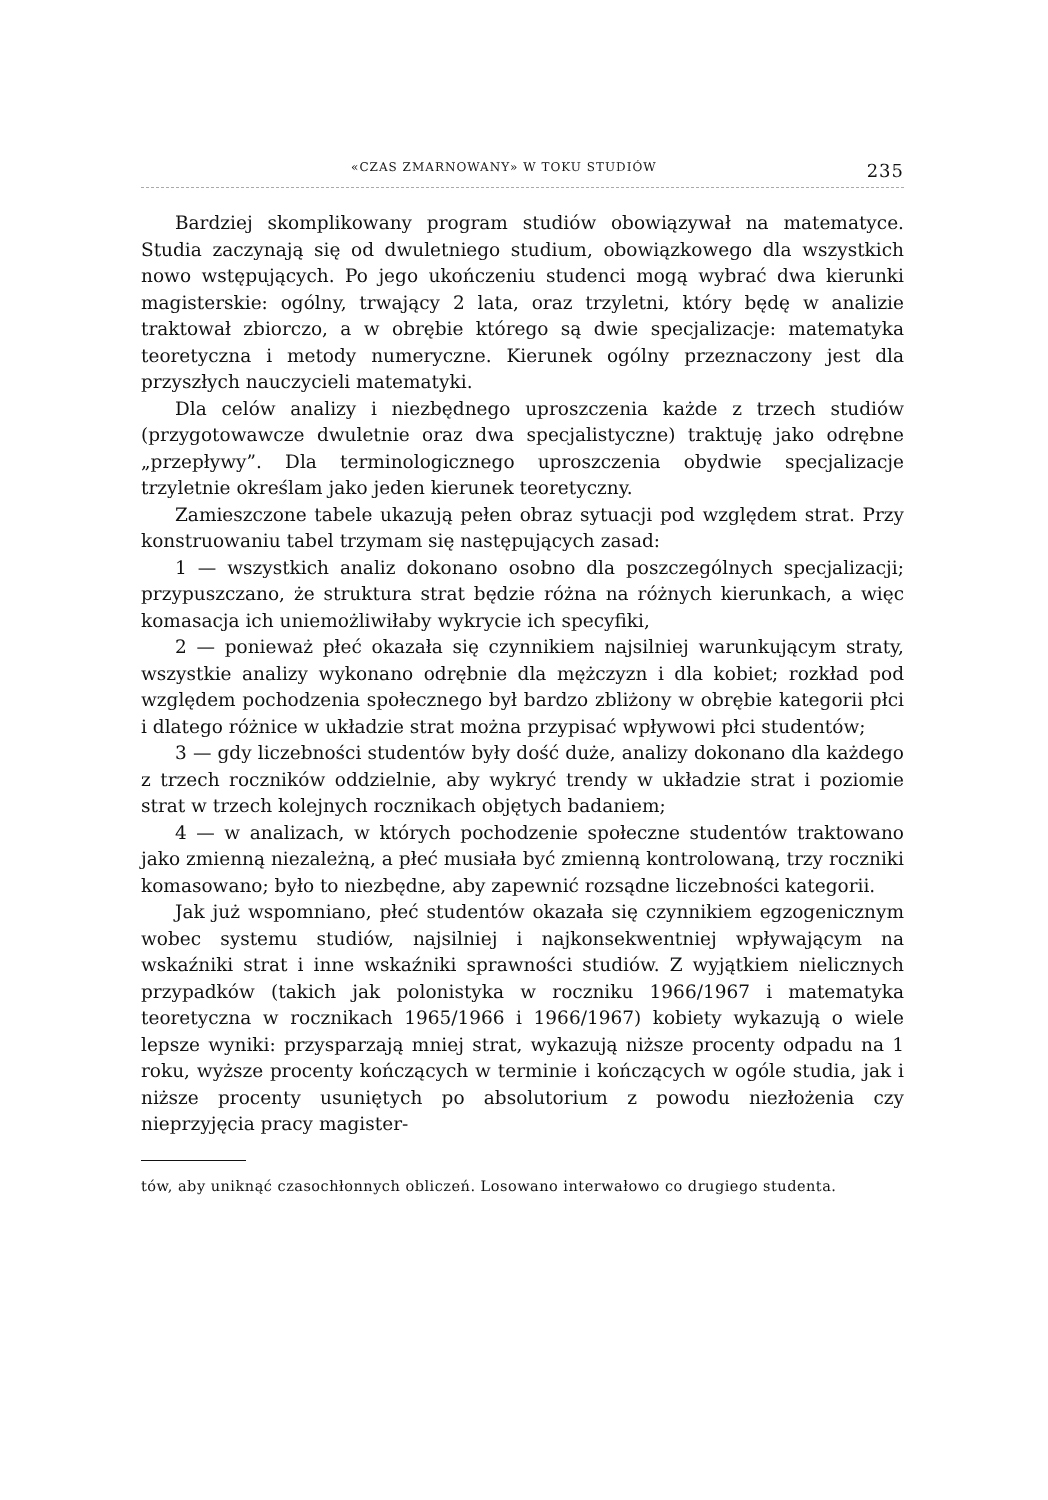«CZAS ZMARNOWANY» W TOKU STUDIÓW 235
Bardziej skomplikowany program studiów obowiązywał na matematyce. Studia zaczynają się od dwuletniego studium, obowiązkowego dla wszystkich nowo wstępujących. Po jego ukończeniu studenci mogą wybrać dwa kierunki magisterskie: ogólny, trwający 2 lata, oraz trzyletni, który będę w analizie traktował zbiorczo, a w obrębie którego są dwie specjalizacje: matematyka teoretyczna i metody numeryczne. Kierunek ogólny przeznaczony jest dla przyszłych nauczycieli matematyki.
Dla celów analizy i niezbędnego uproszczenia każde z trzech studiów (przygotowawcze dwuletnie oraz dwa specjalistyczne) traktuję jako odrębne „przepływy”. Dla terminologicznego uproszczenia obydwie specjalizacje trzyletnie określam jako jeden kierunek teoretyczny.
Zamieszczone tabele ukazują pełen obraz sytuacji pod względem strat. Przy konstruowaniu tabel trzymam się następujących zasad:
1 — wszystkich analiz dokonano osobno dla poszczególnych specjalizacji; przypuszczano, że struktura strat będzie różna na różnych kierunkach, a więc komasacja ich uniemożliwiłaby wykrycie ich specyfiki,
2 — ponieważ płeć okazała się czynnikiem najsilniej warunkującym straty, wszystkie analizy wykonano odrębnie dla mężczyzn i dla kobiet; rozkład pod względem pochodzenia społecznego był bardzo zbliżony w obrębie kategorii płci i dlatego różnice w układzie strat można przypisać wpływowi płci studentów;
3 — gdy liczebności studentów były dość duże, analizy dokonano dla każdego z trzech roczników oddzielnie, aby wykryć trendy w układzie strat i poziomie strat w trzech kolejnych rocznikach objętych badaniem;
4 — w analizach, w których pochodzenie społeczne studentów traktowano jako zmienną niezależną, a płeć musiała być zmienną kontrolowaną, trzy roczniki komasowano; było to niezbędne, aby zapewnić rozsądne liczebności kategorii.
Jak już wspomniano, płeć studentów okazała się czynnikiem egzogenicznym wobec systemu studiów, najsilniej i najkonsekwentniej wpływającym na wskaźniki strat i inne wskaźniki sprawności studiów. Z wyjątkiem nielicznych przypadków (takich jak polonistyka w roczniku 1966/1967 i matematyka teoretyczna w rocznikach 1965/1966 i 1966/1967) kobiety wykazują o wiele lepsze wyniki: przysparzają mniej strat, wykazują niższe procenty odpadu na 1 roku, wyższe procenty kończących w terminie i kończących w ogóle studia, jak i niższe procenty usuniętych po absolutorium z powodu niezłożenia czy nieprzyjęcia pracy magister-
tów, aby uniknąć czasochłonnych obliczeń. Losowano interwałowo co drugiego studenta.